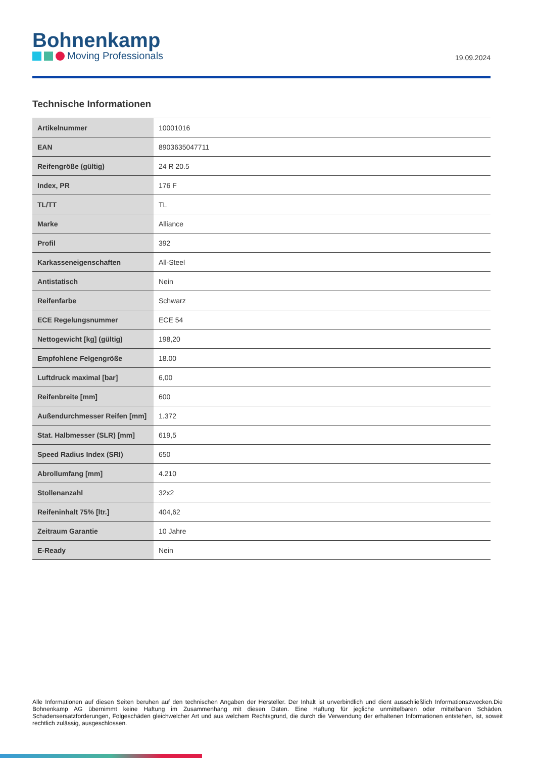Bohnenkamp
Moving Professionals
19.09.2024
Technische Informationen
| Artikelnummer | 10001016 |
| EAN | 8903635047711 |
| Reifengröße (gültig) | 24 R 20.5 |
| Index, PR | 176 F |
| TL/TT | TL |
| Marke | Alliance |
| Profil | 392 |
| Karkasseneigenschaften | All-Steel |
| Antistatisch | Nein |
| Reifenfarbe | Schwarz |
| ECE Regelungsnummer | ECE 54 |
| Nettogewicht [kg] (gültig) | 198,20 |
| Empfohlene Felgengröße | 18.00 |
| Luftdruck maximal [bar] | 6,00 |
| Reifenbreite [mm] | 600 |
| Außendurchmesser Reifen [mm] | 1.372 |
| Stat. Halbmesser (SLR) [mm] | 619,5 |
| Speed Radius Index (SRI) | 650 |
| Abrollumfang [mm] | 4.210 |
| Stollenanzahl | 32x2 |
| Reifeninhalt 75% [ltr.] | 404,62 |
| Zeitraum Garantie | 10 Jahre |
| E-Ready | Nein |
Alle Informationen auf diesen Seiten beruhen auf den technischen Angaben der Hersteller. Der Inhalt ist unverbindlich und dient ausschließlich Informationszwecken.Die Bohnenkamp AG übernimmt keine Haftung im Zusammenhang mit diesen Daten. Eine Haftung für jegliche unmittelbaren oder mittelbaren Schäden, Schadensersatzforderungen, Folgeschäden gleichwelcher Art und aus welchem Rechtsgrund, die durch die Verwendung der erhaltenen Informationen entstehen, ist, soweit rechtlich zulässig, ausgeschlossen.